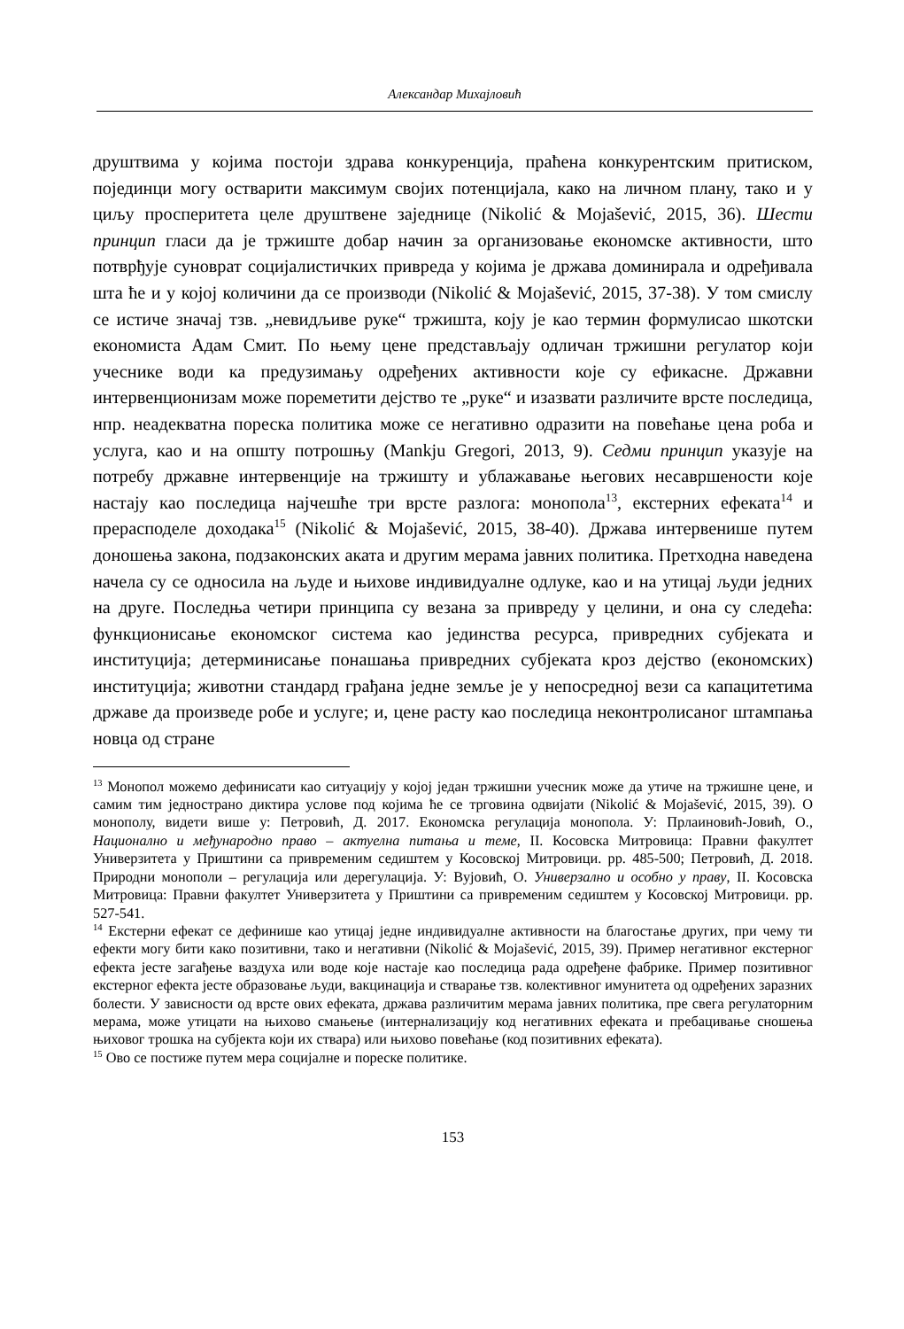Александар Михајловић
друштвима у којима постоји здрава конкуренција, праћена конкурентским притиском, појединци могу остварити максимум својих потенцијала, како на личном плану, тако и у циљу просперитета целе друштвене заједнице (Nikolić & Mojašević, 2015, 36). Шести принцип гласи да је тржиште добар начин за организовање економске активности, што потврђује суноврат социјалистичких привреда у којима је држава доминирала и одређивала шта ће и у којој количини да се производи (Nikolić & Mojašević, 2015, 37-38). У том смислу се истиче значај тзв. „невидљиве руке“ тржишта, коју је као термин формулисао шкотски економиста Адам Смит. По њему цене представљају одличан тржишни регулатор који учеснике води ка предузимању одређених активности које су ефикасне. Државни интервенционизам може пореметити дејство те „руке“ и изазвати различите врсте последица, нпр. неадекватна пореска политика може се негативно одразити на повећање цена роба и услуга, као и на општу потрошњу (Mankju Gregori, 2013, 9). Седми принцип указује на потребу државне интервенције на тржишту и ублажавање његових несавршености које настају као последица најчешће три врсте разлога: монопола<sup>13</sup>, екстерних ефеката<sup>14</sup> и прерасподеле доходака<sup>15</sup> (Nikolić & Mojašević, 2015, 38-40). Држава интервенише путем доношења закона, подзаконских аката и другим мерама јавних политика. Претходна наведена начела су се односила на људе и њихове индивидуалне одлуке, као и на утицај људи једних на друге. Последња четири принципа су везана за привреду у целини, и она су следећа: функционисање економског система као јединства ресурса, привредних субјеката и институција; детерминисање понашања привредних субјеката кроз дејство (економских) институција; животни стандард грађана једне земље је у непосредној вези са капацитетима државе да произведе робе и услуге; и, цене расту као последица неконтролисаног штампања новца од стране
<sup>13</sup> Монопол можемо дефинисати као ситуацију у којој један тржишни учесник може да утиче на тржишне цене, и самим тим једнострано диктира услове под којима ће се трговина одвијати (Nikolić & Mojašević, 2015, 39). О монополу, видети више у: Петровић, Д. 2017. Економска регулација монопола. У: Прлаиновић-Јовић, О., Национално и међународно право – актуелна питања и теме, II. Косовска Митровица: Правни факултет Универзитета у Приштини са привременим седиштем у Косовској Митровици. pp. 485-500; Петровић, Д. 2018. Природни монополи – регулација или дерегулација. У: Вујовић, О. Универзално и особно у праву, II. Косовска Митровица: Правни факултет Универзитета у Приштини са привременим седиштем у Косовској Митровици. pp. 527-541.
<sup>14</sup> Екстерни ефекат се дефинише као утицај једне индивидуалне активности на благостање других, при чему ти ефекти могу бити како позитивни, тако и негативни (Nikolić & Mojašević, 2015, 39). Пример негативног екстерног ефекта јесте загађење ваздуха или воде које настаје као последица рада одређене фабрике. Пример позитивног екстерног ефекта јесте образовање људи, вакцинација и стварање тзв. колективног имунитета од одређених заразних болести. У зависности од врсте ових ефеката, држава различитим мерама јавних политика, пре свега регулаторним мерама, може утицати на њихово смањење (интернализацију код негативних ефеката и пребацивање сношења њиховог трошка на субјекта који их ствара) или њихово повећање (код позитивних ефеката).
<sup>15</sup> Ово се постиже путем мера социјалне и пореске политике.
153